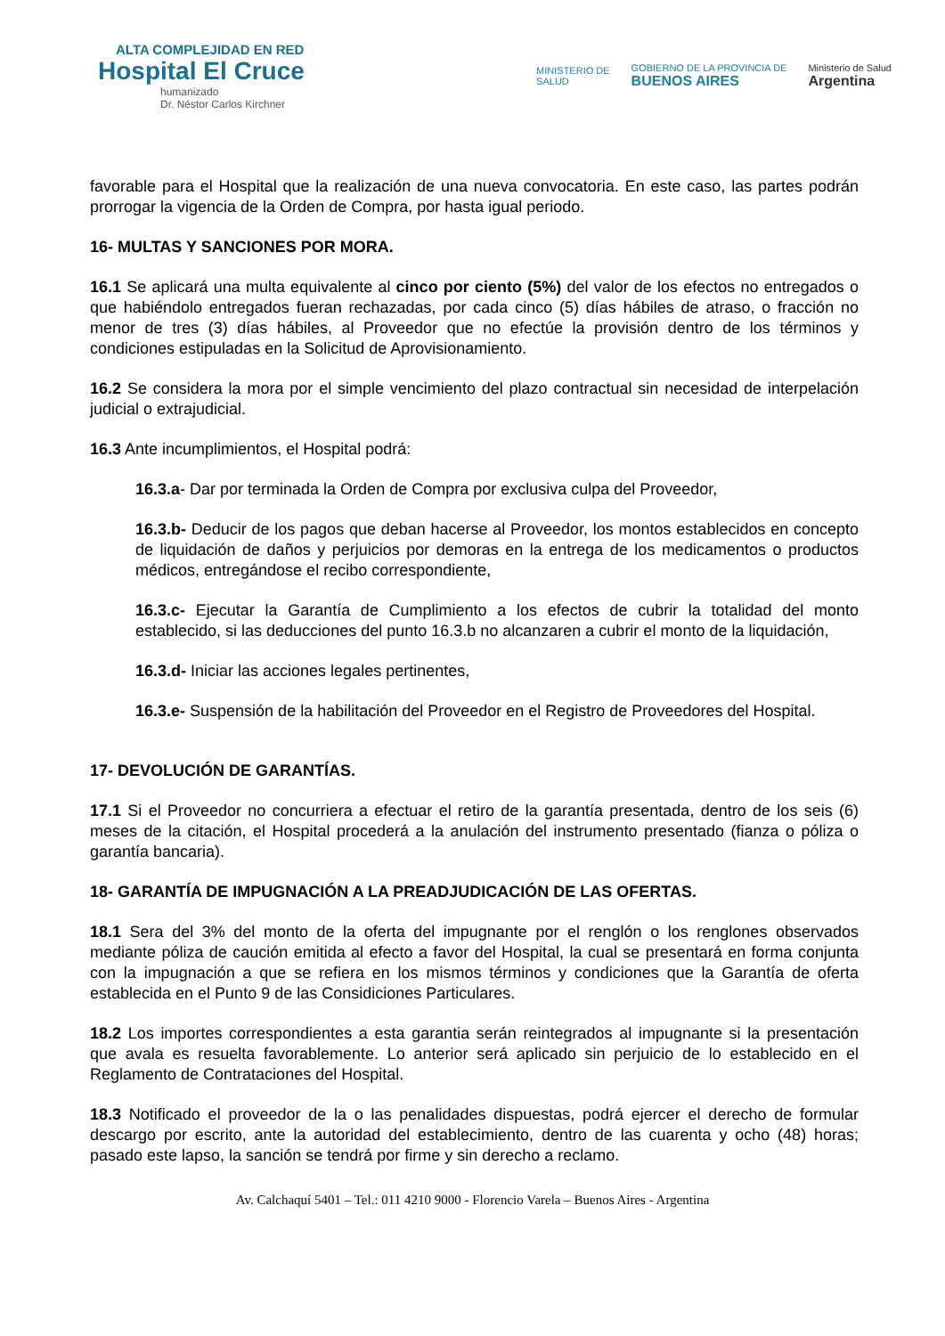ALTA COMPLEJIDAD EN RED
Hospital El Cruce
humanizado
Dr. Néstor Carlos Kirchner
MINISTERIO DE
SALUD
GOBIERNO DE LA PROVINCIA DE
BUENOS AIRES
Ministerio de Salud
Argentina
favorable para el Hospital que la realización de una nueva convocatoria. En este caso, las partes podrán prorrogar la vigencia de la Orden de Compra, por hasta igual periodo.
16- MULTAS Y SANCIONES POR MORA.
16.1 Se aplicará una multa equivalente al cinco por ciento (5%) del valor de los efectos no entregados o que habiéndolo entregados fueran rechazadas, por cada cinco (5) días hábiles de atraso, o fracción no menor de tres (3) días hábiles, al Proveedor que no efectúe la provisión dentro de los términos y condiciones estipuladas en la Solicitud de Aprovisionamiento.
16.2 Se considera la mora por el simple vencimiento del plazo contractual sin necesidad de interpelación judicial o extrajudicial.
16.3 Ante incumplimientos, el Hospital podrá:
16.3.a- Dar por terminada la Orden de Compra por exclusiva culpa del Proveedor,
16.3.b- Deducir de los pagos que deban hacerse al Proveedor, los montos establecidos en concepto de liquidación de daños y perjuicios por demoras en la entrega de los medicamentos o productos médicos, entregándose el recibo correspondiente,
16.3.c- Ejecutar la Garantía de Cumplimiento a los efectos de cubrir la totalidad del monto establecido, si las deducciones del punto 16.3.b no alcanzaren a cubrir el monto de la liquidación,
16.3.d- Iniciar las acciones legales pertinentes,
16.3.e- Suspensión de la habilitación del Proveedor en el Registro de Proveedores del Hospital.
17- DEVOLUCIÓN DE GARANTÍAS.
17.1 Si el Proveedor no concurriera a efectuar el retiro de la garantía presentada, dentro de los seis (6) meses de la citación, el Hospital procederá a la anulación del instrumento presentado (fianza o póliza o garantía bancaria).
18- GARANTÍA DE IMPUGNACIÓN A LA PREADJUDICACIÓN DE LAS OFERTAS.
18.1 Sera del 3% del monto de la oferta del impugnante por el renglón o los renglones observados mediante póliza de caución emitida al efecto a favor del Hospital, la cual se presentará en forma conjunta con la impugnación a que se refiera en los mismos términos y condiciones que la Garantía de oferta establecida en el Punto 9 de las Considiciones Particulares.
18.2 Los importes correspondientes a esta garantia serán reintegrados al impugnante si la presentación que avala es resuelta favorablemente. Lo anterior será aplicado sin perjuicio de lo establecido en el Reglamento de Contrataciones del Hospital.
18.3 Notificado el proveedor de la o las penalidades dispuestas, podrá ejercer el derecho de formular descargo por escrito, ante la autoridad del establecimiento, dentro de las cuarenta y ocho (48) horas; pasado este lapso, la sanción se tendrá por firme y sin derecho a reclamo.
Av. Calchaquí 5401 – Tel.: 011 4210 9000 - Florencio Varela – Buenos Aires - Argentina